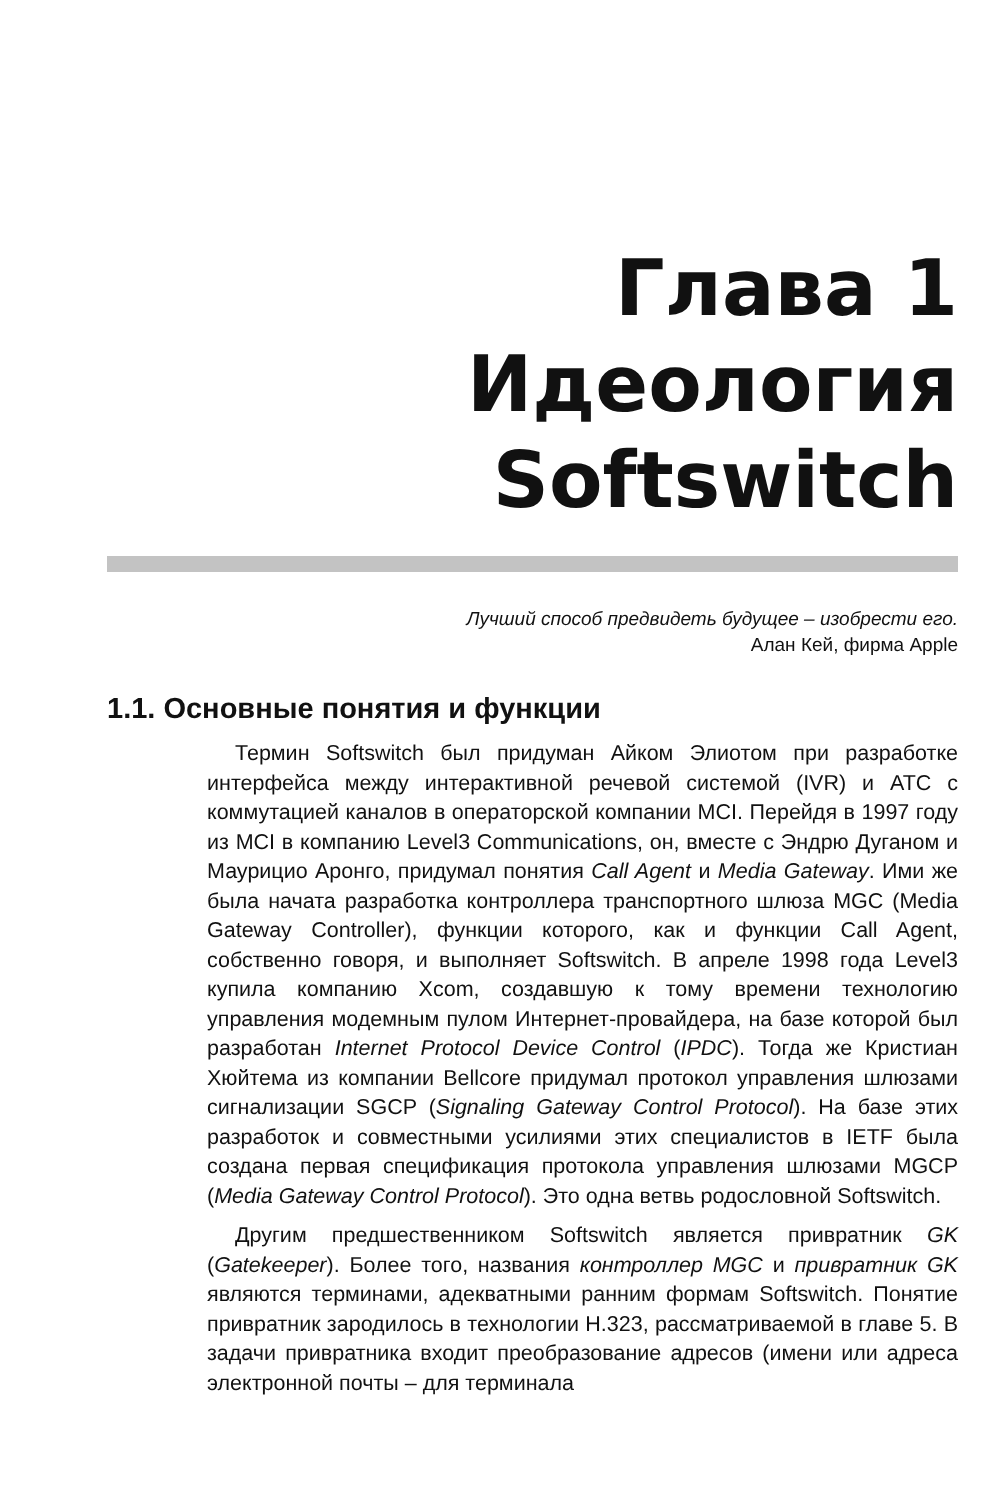Глава 1
Идеология
Softswitch
Лучший способ предвидеть будущее – изобрести его.
Алан Кей, фирма Apple
1.1. Основные понятия и функции
Термин Softswitch был придуман Айком Элиотом при разработке интерфейса между интерактивной речевой системой (IVR) и АТС с коммутацией каналов в операторской компании MCI. Перейдя в 1997 году из MCI в компанию Level3 Communications, он, вместе с Эндрю Дуганом и Маурицио Аронго, придумал понятия Call Agent и Media Gateway. Ими же была начата разработка контроллера транспортного шлюза MGC (Media Gateway Controller), функции которого, как и функции Call Agent, собственно говоря, и выполняет Softswitch. В апреле 1998 года Level3 купила компанию Xcom, создавшую к тому времени технологию управления модемным пулом Интернет-провайдера, на базе которой был разработан Internet Protocol Device Control (IPDC). Тогда же Кристиан Хюйтема из компании Bellcore придумал протокол управления шлюзами сигнализации SGCP (Signaling Gateway Control Protocol). На базе этих разработок и совместными усилиями этих специалистов в IETF была создана первая спецификация протокола управления шлюзами MGCP (Media Gateway Control Protocol). Это одна ветвь родословной Softswitch.
Другим предшественником Softswitch является привратник GK (Gatekeeper). Более того, названия контроллер MGC и привратник GK являются терминами, адекватными ранним формам Softswitch. Понятие привратник зародилось в технологии H.323, рассматриваемой в главе 5. В задачи привратника входит преобразование адресов (имени или адреса электронной почты – для терминала